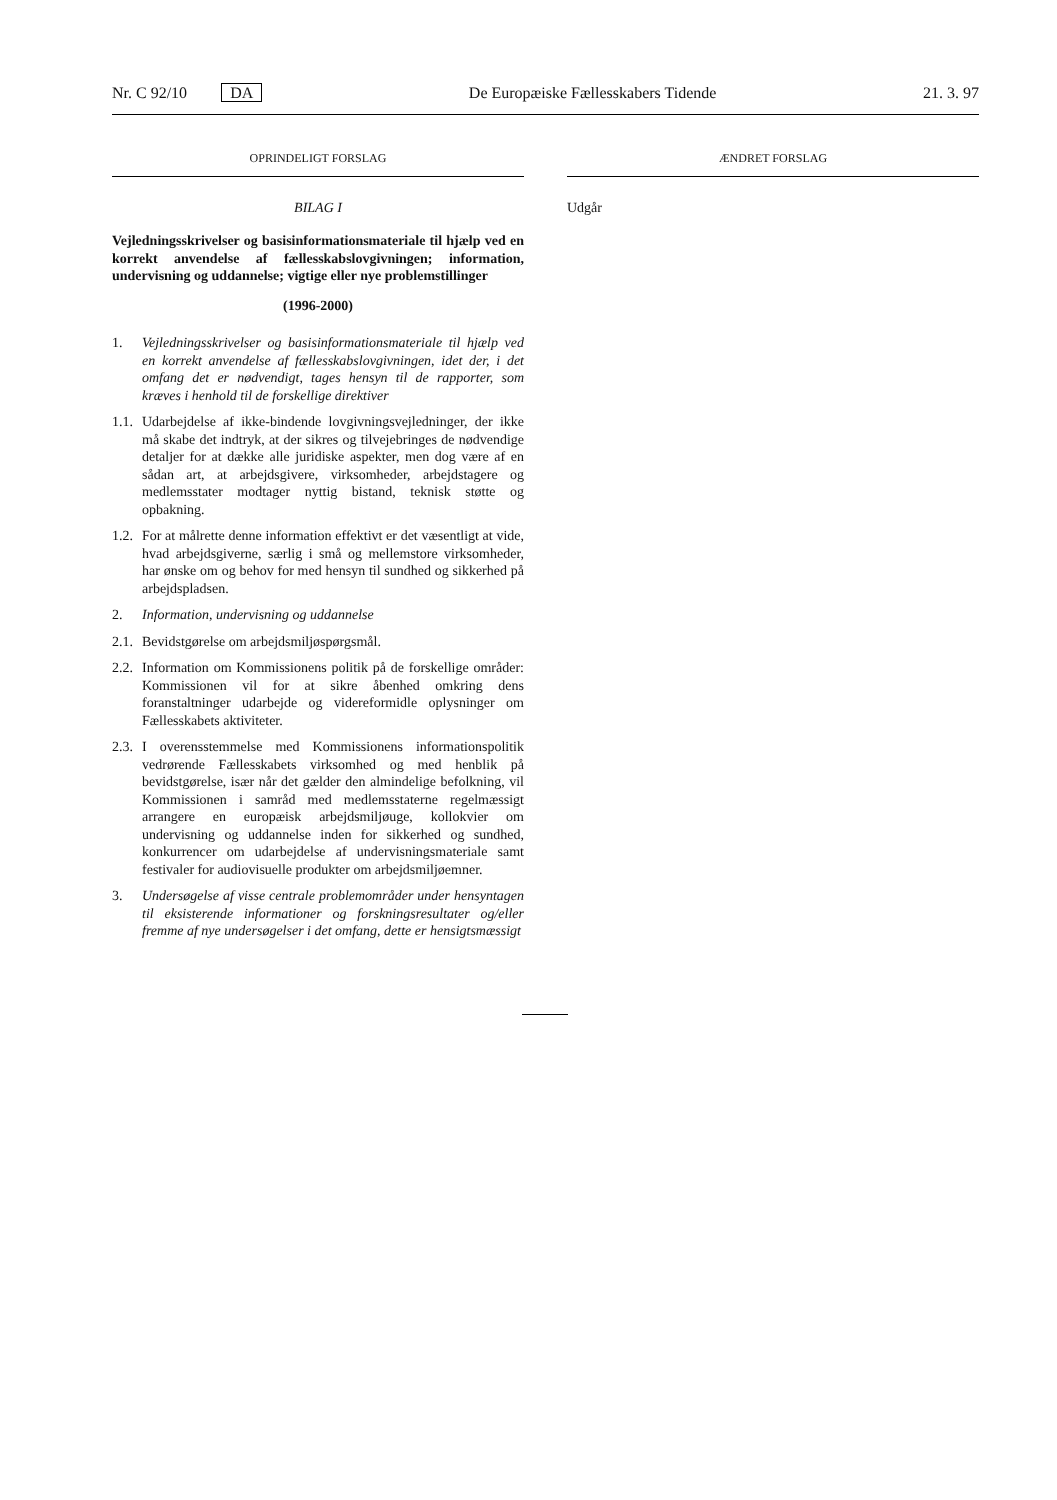Nr. C 92/10 DA De Europæiske Fællesskabers Tidende 21. 3. 97
OPRINDELIGT FORSLAG
BILAG I
Vejledningsskrivelser og basisinformationsmateriale til hjælp ved en korrekt anvendelse af fællesskabslovgivningen; information, undervisning og uddannelse; vigtige eller nye problemstillinger
(1996-2000)
1. Vejledningsskrivelser og basisinformationsmateriale til hjælp ved en korrekt anvendelse af fællesskabslovgivningen, idet der, i det omfang det er nødvendigt, tages hensyn til de rapporter, som kræves i henhold til de forskellige direktiver
1.1.
Udarbejdelse af ikke-bindende lovgivningsvejledninger, der ikke må skabe det indtryk, at der sikres og tilvejebringes de nødvendige detaljer for at dække alle juridiske aspekter, men dog være af en sådan art, at arbejdsgivere, virksomheder, arbejdstagere og medlemsstater modtager nyttig bistand, teknisk støtte og opbakning.
1.2.
For at målrette denne information effektivt er det væsentligt at vide, hvad arbejdsgiverne, særlig i små og mellemstore virksomheder, har ønske om og behov for med hensyn til sundhed og sikkerhed på arbejdspladsen.
2. Information, undervisning og uddannelse
2.1.
Bevidstgørelse om arbejdsmiljøspørgsmål.
2.2.
Information om Kommissionens politik på de forskellige områder: Kommissionen vil for at sikre åbenhed omkring dens foranstaltninger udarbejde og videreformidle oplysninger om Fællesskabets aktiviteter.
2.3.
I overensstemmelse med Kommissionens informationspolitik vedrørende Fællesskabets virksomhed og med henblik på bevidstgørelse, især når det gælder den almindelige befolkning, vil Kommissionen i samråd med medlemsstaterne regelmæssigt arrangere en europæisk arbejdsmiljøuge, kollokvier om undervisning og uddannelse inden for sikkerhed og sundhed, konkurrencer om udarbejdelse af undervisningsmateriale samt festivaler for audiovisuelle produkter om arbejdsmiljøemner.
3. Undersøgelse af visse centrale problemområder under hensyntagen til eksisterende informationer og forskningsresultater og/eller fremme af nye undersøgelser i det omfang, dette er hensigtsmæssigt
ÆNDRET FORSLAG
Udgår